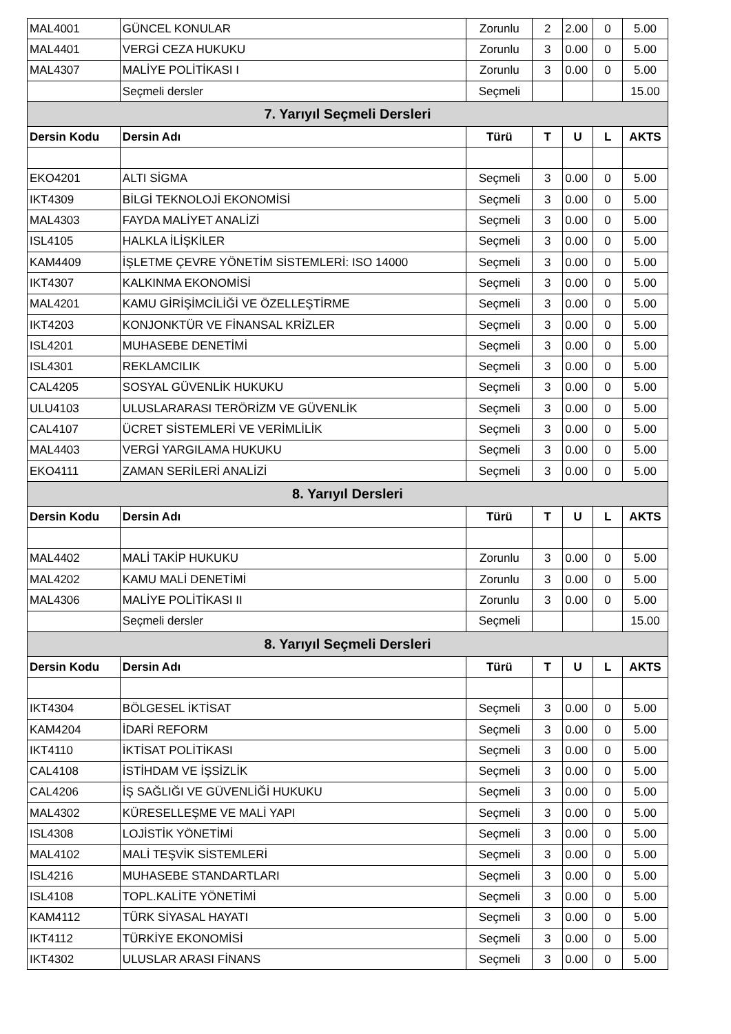| MAL4001 | GÜNCEL KONULAR | Zorunlu | 2 | 2.00 | 0 | 5.00 |
| MAL4401 | VERGİ CEZA HUKUKU | Zorunlu | 3 | 0.00 | 0 | 5.00 |
| MAL4307 | MALİYE POLİTİKASI I | Zorunlu | 3 | 0.00 | 0 | 5.00 |
| | Seçmeli dersler | Seçmeli | | | | 15.00 |
| 7. Yarıyıl Seçmeli Dersleri | | | | | | |
| Dersin Kodu | Dersin Adı | Türü | T | U | L | AKTS |
| EKO4201 | ALTI SİGMA | Seçmeli | 3 | 0.00 | 0 | 5.00 |
| IKT4309 | BİLGİ TEKNOLOJİ EKONOMİSİ | Seçmeli | 3 | 0.00 | 0 | 5.00 |
| MAL4303 | FAYDA MALİYET ANALİZİ | Seçmeli | 3 | 0.00 | 0 | 5.00 |
| ISL4105 | HALKLA İLİŞKİLER | Seçmeli | 3 | 0.00 | 0 | 5.00 |
| KAM4409 | İŞLETME ÇEVRE YÖNETİM SİSTEMLERİ: ISO 14000 | Seçmeli | 3 | 0.00 | 0 | 5.00 |
| IKT4307 | KALKINMA EKONOMİSİ | Seçmeli | 3 | 0.00 | 0 | 5.00 |
| MAL4201 | KAMU GİRİŞİMCİLİĞİ VE ÖZELLEŞTİRME | Seçmeli | 3 | 0.00 | 0 | 5.00 |
| IKT4203 | KONJONKTÜR VE FİNANSAL KRİZLER | Seçmeli | 3 | 0.00 | 0 | 5.00 |
| ISL4201 | MUHASEBE DENETİMİ | Seçmeli | 3 | 0.00 | 0 | 5.00 |
| ISL4301 | REKLAMCILIK | Seçmeli | 3 | 0.00 | 0 | 5.00 |
| CAL4205 | SOSYAL GÜVENLİK HUKUKU | Seçmeli | 3 | 0.00 | 0 | 5.00 |
| ULU4103 | ULUSLARARASI TERÖRİZM VE GÜVENLİK | Seçmeli | 3 | 0.00 | 0 | 5.00 |
| CAL4107 | ÜCRET SİSTEMLERİ VE VERİMLİLİK | Seçmeli | 3 | 0.00 | 0 | 5.00 |
| MAL4403 | VERGİ YARGILAMA HUKUKU | Seçmeli | 3 | 0.00 | 0 | 5.00 |
| EKO4111 | ZAMAN SERİLERİ ANALİZİ | Seçmeli | 3 | 0.00 | 0 | 5.00 |
| 8. Yarıyıl Dersleri | | | | | | |
| Dersin Kodu | Dersin Adı | Türü | T | U | L | AKTS |
| MAL4402 | MALİ TAKİP HUKUKU | Zorunlu | 3 | 0.00 | 0 | 5.00 |
| MAL4202 | KAMU MALİ DENETİMİ | Zorunlu | 3 | 0.00 | 0 | 5.00 |
| MAL4306 | MALİYE POLİTİKASI II | Zorunlu | 3 | 0.00 | 0 | 5.00 |
| | Seçmeli dersler | Seçmeli | | | | 15.00 |
| 8. Yarıyıl Seçmeli Dersleri | | | | | | |
| Dersin Kodu | Dersin Adı | Türü | T | U | L | AKTS |
| IKT4304 | BÖLGESEL İKTİSAT | Seçmeli | 3 | 0.00 | 0 | 5.00 |
| KAM4204 | İDARİ REFORM | Seçmeli | 3 | 0.00 | 0 | 5.00 |
| IKT4110 | İKTİSAT POLİTİKASI | Seçmeli | 3 | 0.00 | 0 | 5.00 |
| CAL4108 | İSTİHDAM VE İŞSİZLİK | Seçmeli | 3 | 0.00 | 0 | 5.00 |
| CAL4206 | İŞ SAĞLIĞI VE GÜVENLİĞİ HUKUKU | Seçmeli | 3 | 0.00 | 0 | 5.00 |
| MAL4302 | KÜRESELLEŞME VE MALİ YAPI | Seçmeli | 3 | 0.00 | 0 | 5.00 |
| ISL4308 | LOJİSTİK YÖNETİMİ | Seçmeli | 3 | 0.00 | 0 | 5.00 |
| MAL4102 | MALİ TEŞVİK SİSTEMLERİ | Seçmeli | 3 | 0.00 | 0 | 5.00 |
| ISL4216 | MUHASEBE STANDARTLARI | Seçmeli | 3 | 0.00 | 0 | 5.00 |
| ISL4108 | TOPL.KALİTE YÖNETİMİ | Seçmeli | 3 | 0.00 | 0 | 5.00 |
| KAM4112 | TÜRK SİYASAL HAYATI | Seçmeli | 3 | 0.00 | 0 | 5.00 |
| IKT4112 | TÜRKİYE EKONOMİSİ | Seçmeli | 3 | 0.00 | 0 | 5.00 |
| IKT4302 | ULUSLAR ARASI FİNANS | Seçmeli | 3 | 0.00 | 0 | 5.00 |